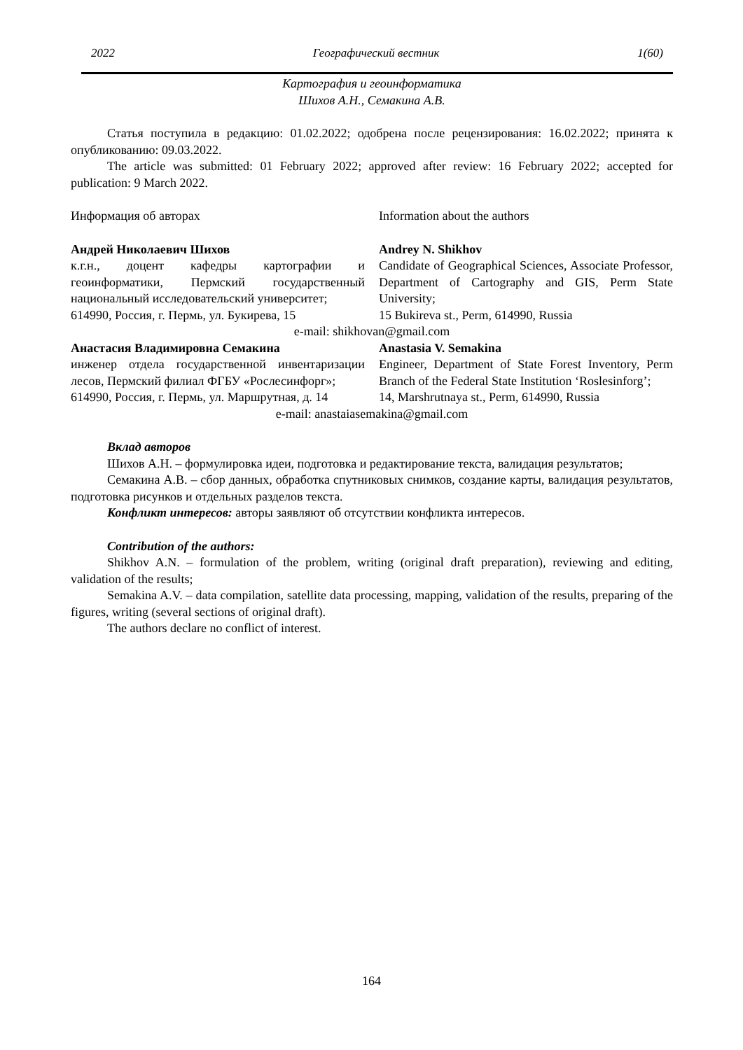2022 Географический вестник 1(60)
Картография и геоинформатика
Шихов А.Н., Семакина А.В.
Статья поступила в редакцию: 01.02.2022; одобрена после рецензирования: 16.02.2022; принята к опубликованию: 09.03.2022.
The article was submitted: 01 February 2022; approved after review: 16 February 2022; accepted for publication: 9 March 2022.
Информация об авторах Information about the authors
Андрей Николаевич Шихов
к.г.н., доцент кафедры картографии и геоинформатики, Пермский государственный национальный исследовательский университет;
614990, Россия, г. Пермь, ул. Букирева, 15
Andrey N. Shikhov
Candidate of Geographical Sciences, Associate Professor, Department of Cartography and GIS, Perm State University;
15 Bukireva st., Perm, 614990, Russia
e-mail: shikhovan@gmail.com
Анастасия Владимировна Семакина
инженер отдела государственной инвентаризации лесов, Пермский филиал ФГБУ «Рослесинфорг»;
614990, Россия, г. Пермь, ул. Маршрутная, д. 14
Anastasia V. Semakina
Engineer, Department of State Forest Inventory, Perm Branch of the Federal State Institution ‘Roslesinforg’;
14, Marshrutnaya st., Perm, 614990, Russia
e-mail: anastaiasemakina@gmail.com
Вклад авторов
Шихов А.Н. – формулировка идеи, подготовка и редактирование текста, валидация результатов;
Семакина А.В. – сбор данных, обработка спутниковых снимков, создание карты, валидация результатов, подготовка рисунков и отдельных разделов текста.
Конфликт интересов: авторы заявляют об отсутствии конфликта интересов.
Contribution of the authors:
Shikhov A.N. – formulation of the problem, writing (original draft preparation), reviewing and editing, validation of the results;
Semakina A.V. – data compilation, satellite data processing, mapping, validation of the results, preparing of the figures, writing (several sections of original draft).
The authors declare no conflict of interest.
164